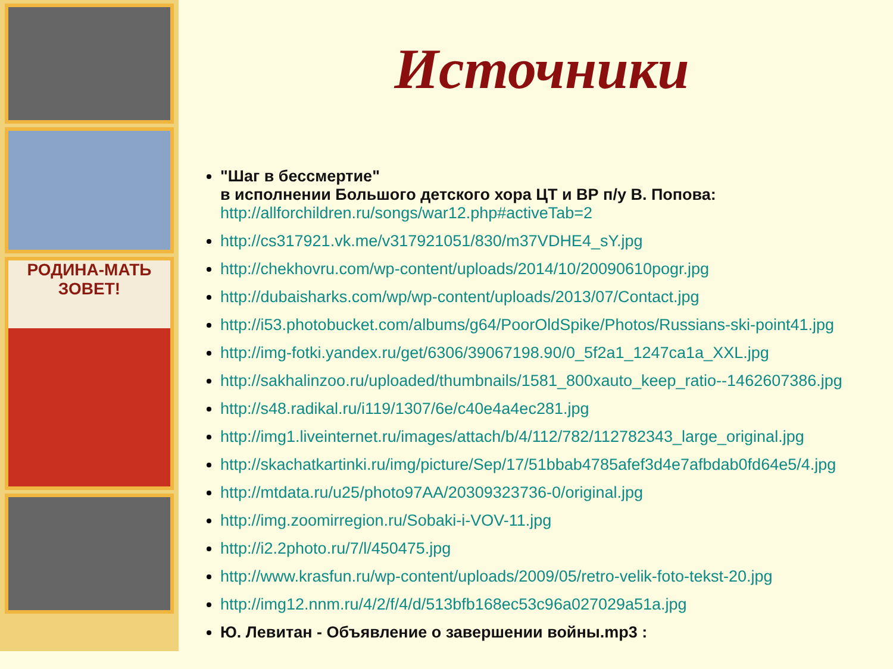РОДИНА-МАТЬ
ЗОВЕТ!
Источники
"Шаг в бессмертие"
в исполнении Большого детского хора ЦТ и ВР п/у В. Попова:
http://allforchildren.ru/songs/war12.php#activeTab=2
http://cs317921.vk.me/v317921051/830/m37VDHE4_sY.jpg
http://chekhovru.com/wp-content/uploads/2014/10/20090610pogr.jpg
http://dubaisharks.com/wp/wp-content/uploads/2013/07/Contact.jpg
http://i53.photobucket.com/albums/g64/PoorOldSpike/Photos/Russians-ski-point41.jpg
http://img-fotki.yandex.ru/get/6306/39067198.90/0_5f2a1_1247ca1a_XXL.jpg
http://sakhalinzoo.ru/uploaded/thumbnails/1581_800xauto_keep_ratio--1462607386.jpg
http://s48.radikal.ru/i119/1307/6e/c40e4a4ec281.jpg
http://img1.liveinternet.ru/images/attach/b/4/112/782/112782343_large_original.jpg
http://skachatkartinki.ru/img/picture/Sep/17/51bbab4785afef3d4e7afbdab0fd64e5/4.jpg
http://mtdata.ru/u25/photo97AA/20309323736-0/original.jpg
http://img.zoomirregion.ru/Sobaki-i-VOV-11.jpg
http://i2.2photo.ru/7/l/450475.jpg
http://www.krasfun.ru/wp-content/uploads/2009/05/retro-velik-foto-tekst-20.jpg
http://img12.nnm.ru/4/2/f/4/d/513bfb168ec53c96a027029a51a.jpg
Ю. Левитан - Объявление о завершении войны.mp3 :